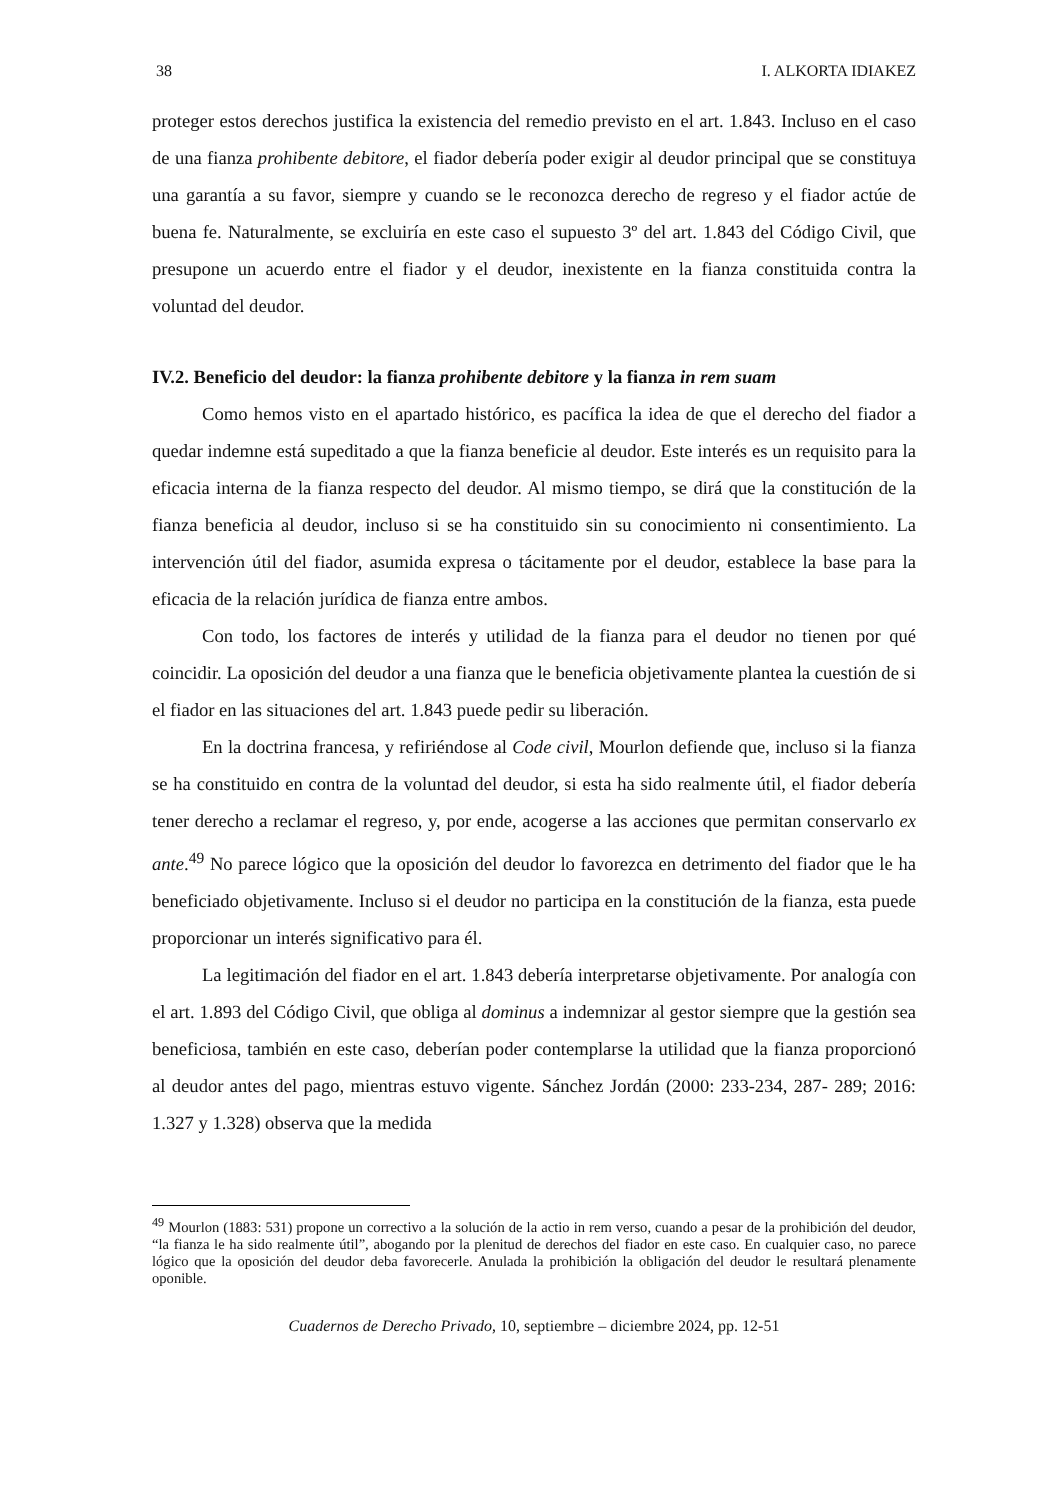38 I. ALKORTA IDIAKEZ
proteger estos derechos justifica la existencia del remedio previsto en el art. 1.843. Incluso en el caso de una fianza prohibente debitore, el fiador debería poder exigir al deudor principal que se constituya una garantía a su favor, siempre y cuando se le reconozca derecho de regreso y el fiador actúe de buena fe. Naturalmente, se excluiría en este caso el supuesto 3º del art. 1.843 del Código Civil, que presupone un acuerdo entre el fiador y el deudor, inexistente en la fianza constituida contra la voluntad del deudor.
IV.2. Beneficio del deudor: la fianza prohibente debitore y la fianza in rem suam
Como hemos visto en el apartado histórico, es pacífica la idea de que el derecho del fiador a quedar indemne está supeditado a que la fianza beneficie al deudor. Este interés es un requisito para la eficacia interna de la fianza respecto del deudor. Al mismo tiempo, se dirá que la constitución de la fianza beneficia al deudor, incluso si se ha constituido sin su conocimiento ni consentimiento. La intervención útil del fiador, asumida expresa o tácitamente por el deudor, establece la base para la eficacia de la relación jurídica de fianza entre ambos.
Con todo, los factores de interés y utilidad de la fianza para el deudor no tienen por qué coincidir. La oposición del deudor a una fianza que le beneficia objetivamente plantea la cuestión de si el fiador en las situaciones del art. 1.843 puede pedir su liberación.
En la doctrina francesa, y refiriéndose al Code civil, Mourlon defiende que, incluso si la fianza se ha constituido en contra de la voluntad del deudor, si esta ha sido realmente útil, el fiador debería tener derecho a reclamar el regreso, y, por ende, acogerse a las acciones que permitan conservarlo ex ante.<sup>49</sup> No parece lógico que la oposición del deudor lo favorezca en detrimento del fiador que le ha beneficiado objetivamente. Incluso si el deudor no participa en la constitución de la fianza, esta puede proporcionar un interés significativo para él.
La legitimación del fiador en el art. 1.843 debería interpretarse objetivamente. Por analogía con el art. 1.893 del Código Civil, que obliga al dominus a indemnizar al gestor siempre que la gestión sea beneficiosa, también en este caso, deberían poder contemplarse la utilidad que la fianza proporcionó al deudor antes del pago, mientras estuvo vigente. Sánchez Jordán (2000: 233-234, 287- 289; 2016: 1.327 y 1.328) observa que la medida
<sup>49</sup> Mourlon (1883: 531) propone un correctivo a la solución de la actio in rem verso, cuando a pesar de la prohibición del deudor, “la fianza le ha sido realmente útil”, abogando por la plenitud de derechos del fiador en este caso. En cualquier caso, no parece lógico que la oposición del deudor deba favorecerle. Anulada la prohibición la obligación del deudor le resultará plenamente oponible.
Cuadernos de Derecho Privado, 10, septiembre – diciembre 2024, pp. 12-51